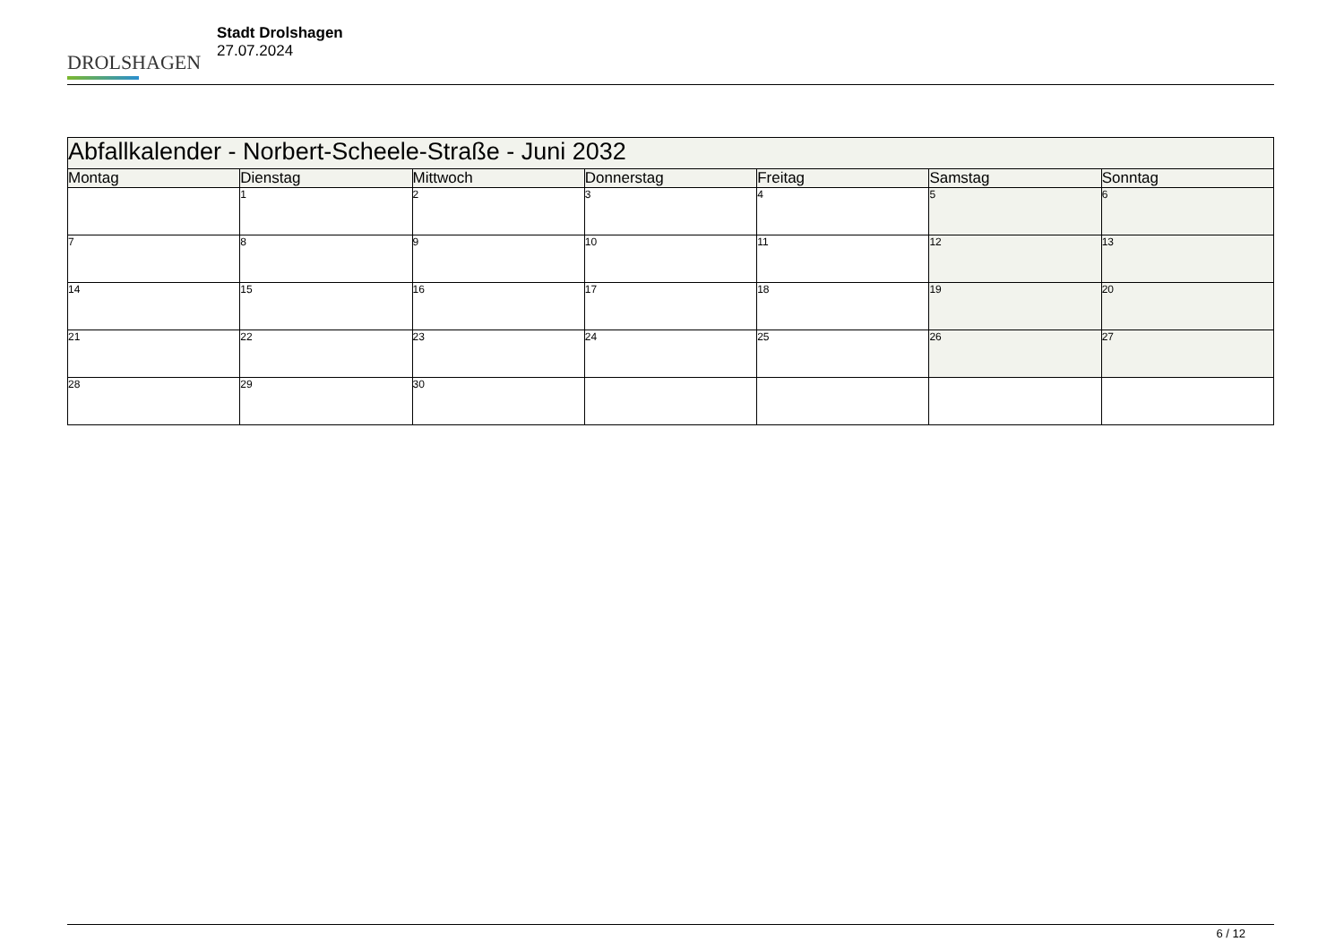DROLSHAGEN
Stadt Drolshagen
27.07.2024
| Abfallkalender - Norbert-Scheele-Straße - Juni 2032 | | | | | | |
| --- | --- | --- | --- | --- | --- | --- |
| Montag | Dienstag | Mittwoch | Donnerstag | Freitag | Samstag | Sonntag |
| | 1 | 2 | 3 | 4 | 5 | 6 |
| 7 | 8 | 9 | 10 | 11 | 12 | 13 |
| 14 | 15 | 16 | 17 | 18 | 19 | 20 |
| 21 | 22 | 23 | 24 | 25 | 26 | 27 |
| 28 | 29 | 30 | | | | |
6 / 12